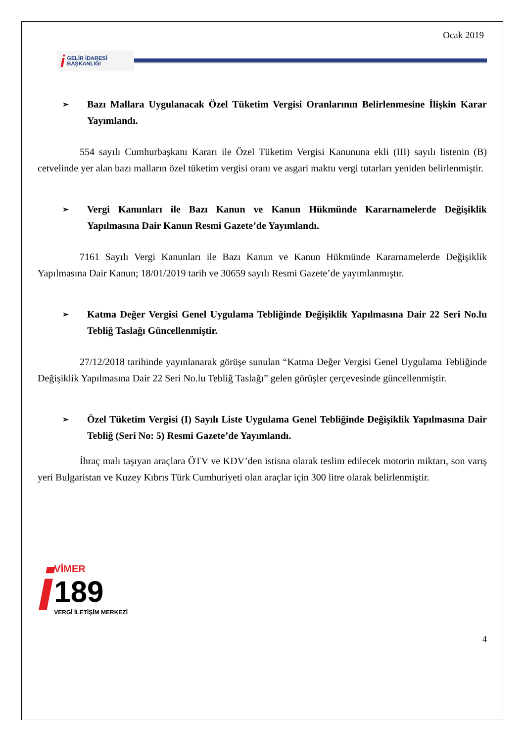Ocak 2019
i GELİR İDARESİ
BAŞKANLIĞI
➢ Bazı Mallara Uygulanacak Özel Tüketim Vergisi Oranlarının Belirlenmesine İlişkin Karar Yayımlandı.
554 sayılı Cumhurbaşkanı Kararı ile Özel Tüketim Vergisi Kanununa ekli (III) sayılı listenin (B) cetvelinde yer alan bazı malların özel tüketim vergisi oranı ve asgari maktu vergi tutarları yeniden belirlenmiştir.
➢ Vergi Kanunları ile Bazı Kanun ve Kanun Hükmünde Kararnamelerde Değişiklik Yapılmasına Dair Kanun Resmi Gazete’de Yayımlandı.
7161 Sayılı Vergi Kanunları ile Bazı Kanun ve Kanun Hükmünde Kararnamelerde Değişiklik Yapılmasına Dair Kanun; 18/01/2019 tarih ve 30659 sayılı Resmi Gazete’de yayımlanmıştır.
➢ Katma Değer Vergisi Genel Uygulama Tebliğinde Değişiklik Yapılmasına Dair 22 Seri No.lu Tebliğ Taslağı Güncellenmiştir.
27/12/2018 tarihinde yayınlanarak görüşe sunulan “Katma Değer Vergisi Genel Uygulama Tebliğinde Değişiklik Yapılmasına Dair 22 Seri No.lu Tebliğ Taslağı” gelen görüşler çerçevesinde güncellenmiştir.
➢ Özel Tüketim Vergisi (I) Sayılı Liste Uygulama Genel Tebliğinde Değişiklik Yapılmasına Dair Tebliğ (Seri No: 5) Resmi Gazete’de Yayımlandı.
İhraç malı taşıyan araçlara ÖTV ve KDV’den istisna olarak teslim edilecek motorin miktarı, son varış yeri Bulgaristan ve Kuzey Kıbrıs Türk Cumhuriyeti olan araçlar için 300 litre olarak belirlenmiştir.
i
VİMER
189
VERGİ İLETİŞİM MERKEZİ
4